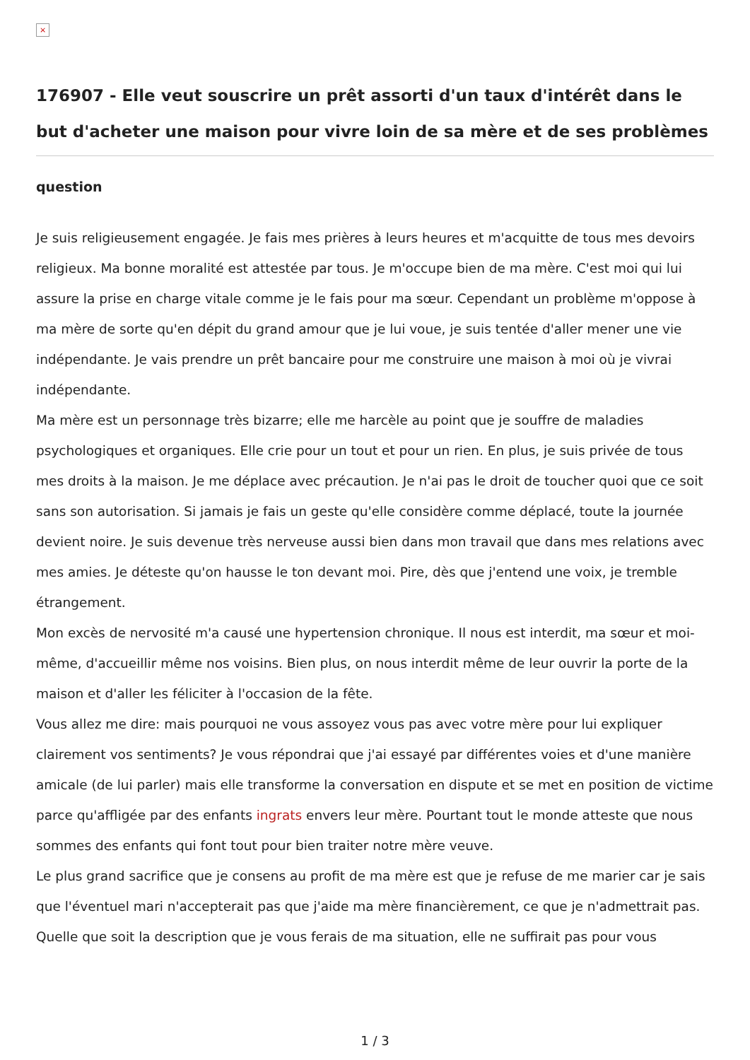×
176907 - Elle veut souscrire un prêt assorti d'un taux d'intérêt dans le but d'acheter une maison pour vivre loin de sa mère et de ses problèmes
question
Je suis religieusement engagée. Je fais mes prières à leurs heures et m'acquitte de tous mes devoirs religieux. Ma bonne moralité est attestée par tous. Je m'occupe bien de ma mère. C'est moi qui lui assure la prise en charge vitale comme je le fais pour ma sœur. Cependant un problème m'oppose à ma mère de sorte qu'en dépit du grand amour que je lui voue, je suis tentée d'aller mener une vie indépendante. Je vais prendre un prêt bancaire pour me construire une maison à moi où je vivrai indépendante.
Ma mère est un personnage très bizarre; elle me harcèle au point que je souffre de maladies psychologiques et organiques. Elle crie pour un tout et pour un rien. En plus, je suis privée de tous mes droits à la maison. Je me déplace avec précaution. Je n'ai pas le droit de toucher quoi que ce soit sans son autorisation. Si jamais je fais un geste qu'elle considère comme déplacé, toute la journée devient noire. Je suis devenue très nerveuse aussi bien dans mon travail que dans mes relations avec mes amies. Je déteste qu'on hausse le ton devant moi. Pire, dès que j'entend une voix, je tremble étrangement.
Mon excès de nervosité m'a causé une hypertension chronique. Il nous est interdit, ma sœur et moi-même, d'accueillir même nos voisins. Bien plus, on nous interdit même de leur ouvrir la porte de la maison et d'aller les féliciter à l'occasion de la fête.
Vous allez me dire: mais pourquoi ne vous assoyez vous pas avec votre mère pour lui expliquer clairement vos sentiments? Je vous répondrai que j'ai essayé par différentes voies et d'une manière amicale (de lui parler) mais elle transforme la conversation en dispute et se met en position de victime parce qu'affligée par des enfants ingrats envers leur mère. Pourtant tout le monde atteste que nous sommes des enfants qui font tout pour bien traiter notre mère veuve.
Le plus grand sacrifice que je consens au profit de ma mère est que je refuse de me marier car je sais que l'éventuel mari n'accepterait pas que j'aide ma mère financièrement, ce que je n'admettrait pas.
Quelle que soit la description que je vous ferais de ma situation, elle ne suffirait pas pour vous
1 / 3